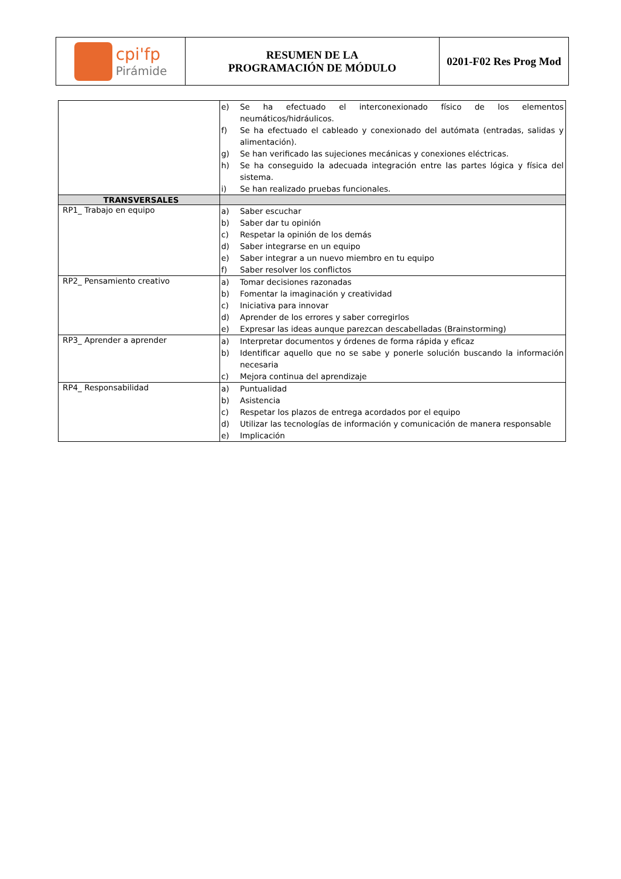| cpi'fp Pirámide | RESUMEN DE LA PROGRAMACIÓN DE MÓDULO | 0201-F02 Res Prog Mod |
| | e) Se ha efectuado el interconexionado físico de los elementos neumáticos/hidráulicos. f) Se ha efectuado el cableado y conexionado del autómata (entradas, salidas y alimentación). g) Se han verificado las sujeciones mecánicas y conexiones eléctricas. h) Se ha conseguido la adecuada integración entre las partes lógica y física del sistema. i) Se han realizado pruebas funcionales. |
| TRANSVERSALES | |
| RP1_ Trabajo en equipo | a) Saber escuchar b) Saber dar tu opinión c) Respetar la opinión de los demás d) Saber integrarse en un equipo e) Saber integrar a un nuevo miembro en tu equipo f) Saber resolver los conflictos |
| RP2_ Pensamiento creativo | a) Tomar decisiones razonadas b) Fomentar la imaginación y creatividad c) Iniciativa para innovar d) Aprender de los errores y saber corregirlos e) Expresar las ideas aunque parezcan descabelladas (Brainstorming) |
| RP3_ Aprender a aprender | a) Interpretar documentos y órdenes de forma rápida y eficaz b) Identificar aquello que no se sabe y ponerle solución buscando la información necesaria c) Mejora continua del aprendizaje |
| RP4_ Responsabilidad | a) Puntualidad b) Asistencia c) Respetar los plazos de entrega acordados por el equipo d) Utilizar las tecnologías de información y comunicación de manera responsable e) Implicación |